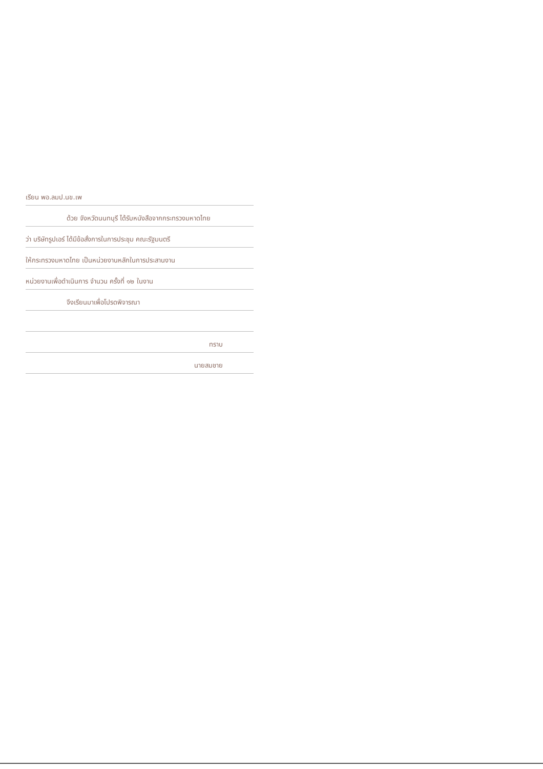เรียน พอ.ลมป.นข.เพ
ด้วย จังหวัดนนทบุรี ได้รับหนังสือจากกระทรวงมหาดไทย
ว่า บริษัทรูปเอร์ ได้มีข้อสั่งการในการประชุม คณะรัฐมนตรี
ให้กระทรวงมหาดไทย เป็นหน่วยงานหลักในการประสานงาน
หน่วยงานเพื่อดำเนินการ จำนวน ครั้งที่ ๑๒ ในงาน
จึงเรียนมาเพื่อโปรดพิจารณา
ทราบ
นายสมชาย